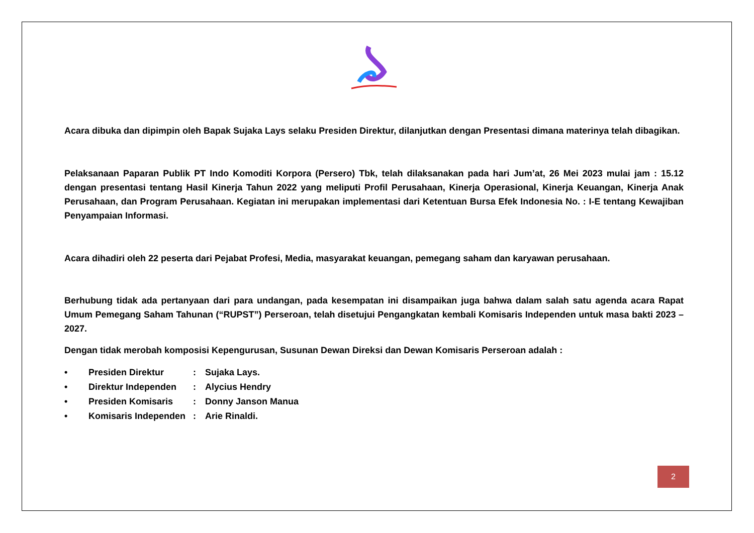Acara dibuka dan dipimpin oleh Bapak Sujaka Lays selaku Presiden Direktur, dilanjutkan dengan Presentasi dimana materinya telah dibagikan.
Pelaksanaan Paparan Publik PT Indo Komoditi Korpora (Persero) Tbk, telah dilaksanakan pada hari Jum’at, 26 Mei 2023 mulai jam : 15.12 dengan presentasi tentang Hasil Kinerja Tahun 2022 yang meliputi Profil Perusahaan, Kinerja Operasional, Kinerja Keuangan, Kinerja Anak Perusahaan, dan Program Perusahaan. Kegiatan ini merupakan implementasi dari Ketentuan Bursa Efek Indonesia No. : I-E tentang Kewajiban Penyampaian Informasi.
Acara dihadiri oleh 22 peserta dari Pejabat Profesi, Media, masyarakat keuangan, pemegang saham dan karyawan perusahaan.
Berhubung tidak ada pertanyaan dari para undangan, pada kesempatan ini disampaikan juga bahwa dalam salah satu agenda acara Rapat Umum Pemegang Saham Tahunan (“RUPST”) Perseroan, telah disetujui Pengangkatan kembali Komisaris Independen untuk masa bakti 2023 – 2027.
Dengan tidak merobah komposisi Kepengurusan, Susunan Dewan Direksi dan Dewan Komisaris Perseroan adalah :
• Presiden Direktur: Sujaka Lays.
• Direktur Independen: Alycius Hendry
• Presiden Komisaris: Donny Janson Manua
• Komisaris Independen: Arie Rinaldi.
2